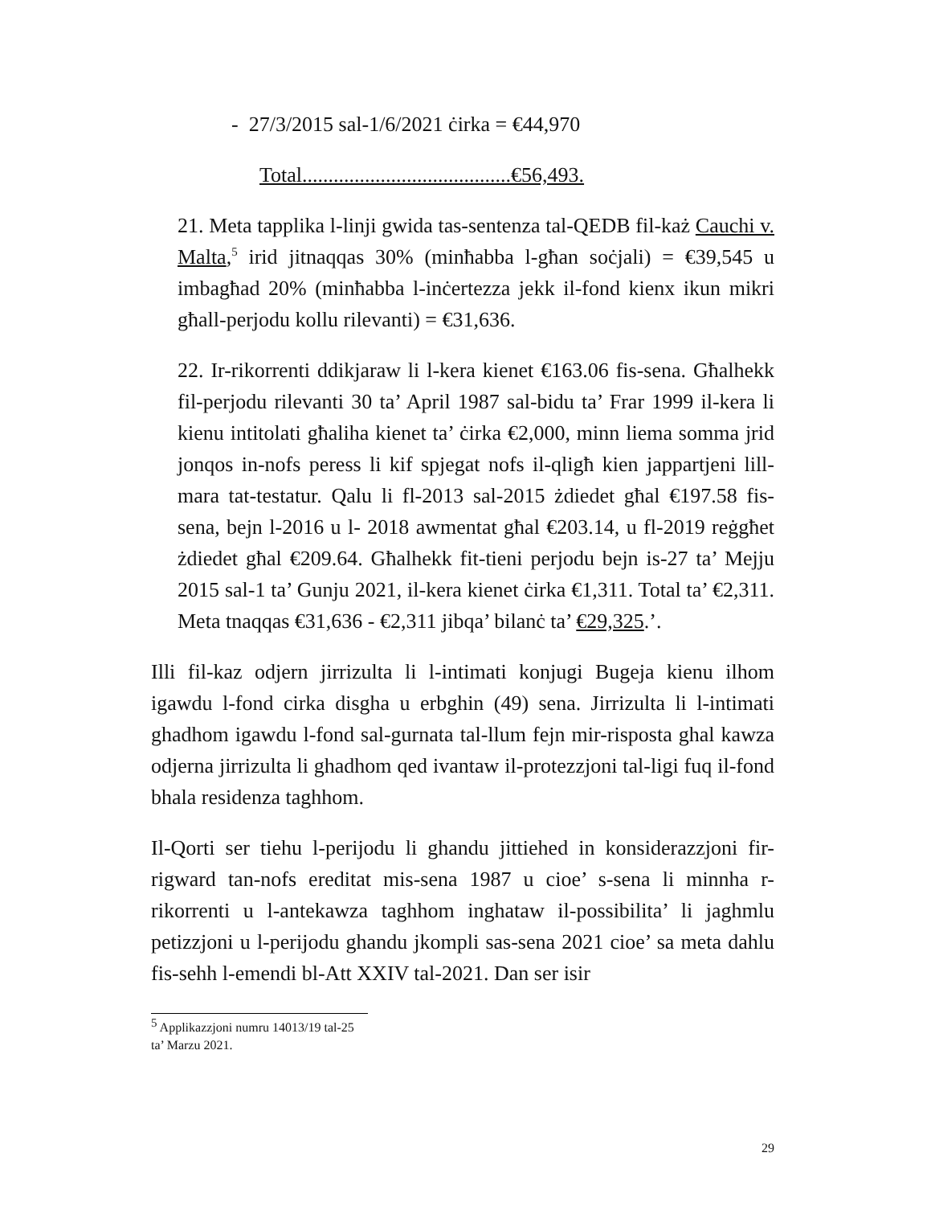- 27/3/2015 sal-1/6/2021 ċirka = €44,970
Total........................................€56,493.
21. Meta tapplika l-linji gwida tas-sentenza tal-QEDB fil-każ Cauchi v. Malta,<sup>5</sup> irid jitnaqqas 30% (minħabba l-għan soċjali) = €39,545 u imbagħad 20% (minħabba l-inċertezza jekk il-fond kienx ikun mikri għall-perjodu kollu rilevanti) = €31,636.
22. Ir-rikorrenti ddikjaraw li l-kera kienet €163.06 fis-sena. Għalhekk fil-perjodu rilevanti 30 ta’ April 1987 sal-bidu ta’ Frar 1999 il-kera li kienu intitolati għaliha kienet ta’ ċirka €2,000, minn liema somma jrid jonqos in-nofs peress li kif spjegat nofs il-qligħ kien jappartjeni lill-mara tat-testatur. Qalu li fl-2013 sal-2015 żdiedet għal €197.58 fis-sena, bejn l-2016 u l- 2018 awmentat għal €203.14, u fl-2019 reġgħet żdiedet għal €209.64. Għalhekk fit-tieni perjodu bejn is-27 ta’ Mejju 2015 sal-1 ta’ Gunju 2021, il-kera kienet ċirka €1,311. Total ta’ €2,311. Meta tnaqqas €31,636 - €2,311 jibqa’ bilanċ ta’ €29,325.’.
Illi fil-kaz odjern jirrizulta li l-intimati konjugi Bugeja kienu ilhom igawdu l-fond cirka disgha u erbghin (49) sena. Jirrizulta li l-intimati ghadhom igawdu l-fond sal-gurnata tal-llum fejn mir-risposta ghal kawza odjerna jirrizulta li ghadhom qed ivantaw il-protezzjoni tal-ligi fuq il-fond bhala residenza taghhom.
Il-Qorti ser tiehu l-perijodu li ghandu jittiehed in konsiderazzjoni fir-rigward tan-nofs ereditat mis-sena 1987 u cioe’ s-sena li minnha r-rikorrenti u l-antekawza taghhom inghataw il-possibilita’ li jaghmlu petizzjoni u l-perijodu ghandu jkompli sas-sena 2021 cioe’ sa meta dahlu fis-sehh l-emendi bl-Att XXIV tal-2021. Dan ser isir
<sup>5</sup> Applikazzjoni numru 14013/19 tal-25 ta’ Marzu 2021.
29